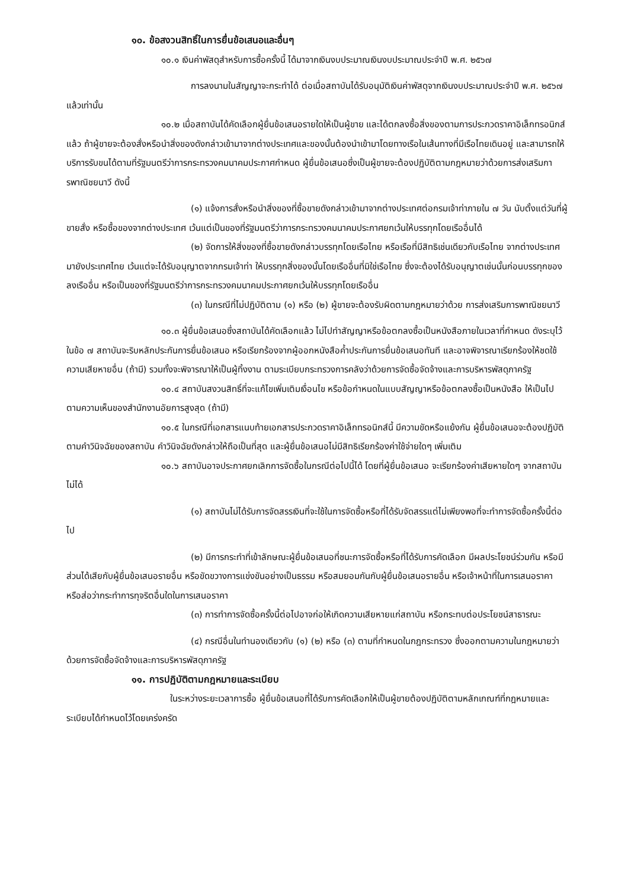๑๐. ข้อสงวนสิทธิ์ในการยื่นข้อเสนอและอื่นๆ
๑๐.๑ เงินค่าพัสดุสำหรับการซื้อครั้งนี้ ได้มาจากเงินงบประมาณเงินงบประมาณประจำปี พ.ศ. ๒๕๖๗
การลงนามในสัญญาจะกระทำได้ ต่อเมื่อสถาบันได้รับอนุมัติเงินค่าพัสดุจากเงินงบประมาณประจำปี พ.ศ. ๒๕๖๗ แล้วเท่านั้น
๑๐.๒ เมื่อสถาบันได้คัดเลือกผู้ยื่นข้อเสนอรายใดให้เป็นผู้ขาย และได้ตกลงซื้อสิ่งของตามการประกวดราคาอิเล็กทรอนิกส์แล้ว ถ้าผู้ขายจะต้องสั่งหรือนำสิ่งของดังกล่าวเข้ามาจากต่างประเทศและของนั้นต้องนำเข้ามาโดยทางเรือในเส้นทางที่มีเรือไทยเดินอยู่ และสามารถให้บริการรับขนได้ตามที่รัฐมนตรีว่าการกระทรวงคมนาคมประกาศกำหนด ผู้ยื่นข้อเสนอซึ่งเป็นผู้ขายจะต้องปฏิบัติตามกฎหมายว่าด้วยการส่งเสริมการพาณิชยนาวี ดังนี้
(๑) แจ้งการสั่งหรือนำสิ่งของที่ซื้อขายดังกล่าวเข้ามาจากต่างประเทศต่อกรมเจ้าท่าภายใน ๗ วัน นับตั้งแต่วันที่ผู้ขายสั่ง หรือซื้อของจากต่างประเทศ เว้นแต่เป็นของที่รัฐมนตรีว่าการกระทรวงคมนาคมประกาศยกเว้นให้บรรทุกโดยเรืออื่นได้
(๒) จัดการให้สิ่งของที่ซื้อขายดังกล่าวบรรทุกโดยเรือไทย หรือเรือที่มีสิทธิเช่นเดียวกับเรือไทย จากต่างประเทศมายังประเทศไทย เว้นแต่จะได้รับอนุญาตจากกรมเจ้าท่า ให้บรรทุกสิ่งของนั้นโดยเรืออื่นที่มิใช่เรือไทย ซึ่งจะต้องได้รับอนุญาตเช่นนั้นก่อนบรรทุกของลงเรืออื่น หรือเป็นของที่รัฐมนตรีว่าการกระทรวงคมนาคมประกาศยกเว้นให้บรรทุกโดยเรืออื่น
(๓) ในกรณีที่ไม่ปฏิบัติตาม (๑) หรือ (๒) ผู้ขายจะต้องรับผิดตามกฎหมายว่าด้วย การส่งเสริมการพาณิชยนาวี
๑๐.๓ ผู้ยื่นข้อเสนอซึ่งสถาบันได้คัดเลือกแล้ว ไม่ไปทำสัญญาหรือข้อตกลงซื้อเป็นหนังสือภายในเวลาที่กำหนด ดังระบุไว้ในข้อ ๗ สถาบันจะริบหลักประกันการยื่นข้อเสนอ หรือเรียกร้องจากผู้ออกหนังสือค้ำประกันการยื่นข้อเสนอทันที และอาจพิจารณาเรียกร้องให้ชดใช้ความเสียหายอื่น (ถ้ามี) รวมทั้งจะพิจารณาให้เป็นผู้ทิ้งงาน ตามระเบียบกระทรวงการคลังว่าด้วยการจัดซื้อจัดจ้างและการบริหารพัสดุภาครัฐ
๑๐.๔ สถาบันสงวนสิทธิ์ที่จะแก้ไขเพิ่มเติมเงื่อนไข หรือข้อกำหนดในแบบสัญญาหรือข้อตกลงซื้อเป็นหนังสือ ให้เป็นไปตามความเห็นของสำนักงานอัยการสูงสุด (ถ้ามี)
๑๐.๕ ในกรณีที่เอกสารแนบท้ายเอกสารประกวดราคาอิเล็กทรอนิกส์นี้ มีความขัดหรือแย้งกัน ผู้ยื่นข้อเสนอจะต้องปฏิบัติตามคำวินิจฉัยของสถาบัน คำวินิจฉัยดังกล่าวให้ถือเป็นที่สุด และผู้ยื่นข้อเสนอไม่มีสิทธิเรียกร้องค่าใช้จ่ายใดๆ เพิ่มเติม
๑๐.๖ สถาบันอาจประกาศยกเลิกการจัดซื้อในกรณีต่อไปนี้ได้ โดยที่ผู้ยื่นข้อเสนอ จะเรียกร้องค่าเสียหายใดๆ จากสถาบันไม่ได้
(๑) สถาบันไม่ได้รับการจัดสรรเงินที่จะใช้ในการจัดซื้อหรือที่ได้รับจัดสรรแต่ไม่เพียงพอที่จะทำการจัดซื้อครั้งนี้ต่อไป
(๒) มีการกระทำที่เข้าลักษณะผู้ยื่นข้อเสนอที่ชนะการจัดซื้อหรือที่ได้รับการคัดเลือก มีผลประโยชน์ร่วมกัน หรือมีส่วนได้เสียกับผู้ยื่นข้อเสนอรายอื่น หรือขัดขวางการแข่งขันอย่างเป็นธรรม หรือสมยอมกันกับผู้ยื่นข้อเสนอรายอื่น หรือเจ้าหน้าที่ในการเสนอราคา หรือส่อว่ากระทำการทุจริตอื่นใดในการเสนอราคา
(๓) การทำการจัดซื้อครั้งนี้ต่อไปอาจก่อให้เกิดความเสียหายแก่สถาบัน หรือกระทบต่อประโยชน์สาธารณะ
(๔) กรณีอื่นในทำนองเดียวกับ (๑) (๒) หรือ (๓) ตามที่กำหนดในกฎกระทรวง ซึ่งออกตามความในกฎหมายว่าด้วยการจัดซื้อจัดจ้างและการบริหารพัสดุภาครัฐ
๑๑. การปฏิบัติตามกฎหมายและระเบียบ
ในระหว่างระยะเวลาการซื้อ ผู้ยื่นข้อเสนอที่ได้รับการคัดเลือกให้เป็นผู้ขายต้องปฏิบัติตามหลักเกณฑ์ที่กฎหมายและระเบียบได้กำหนดไว้โดยเคร่งครัด